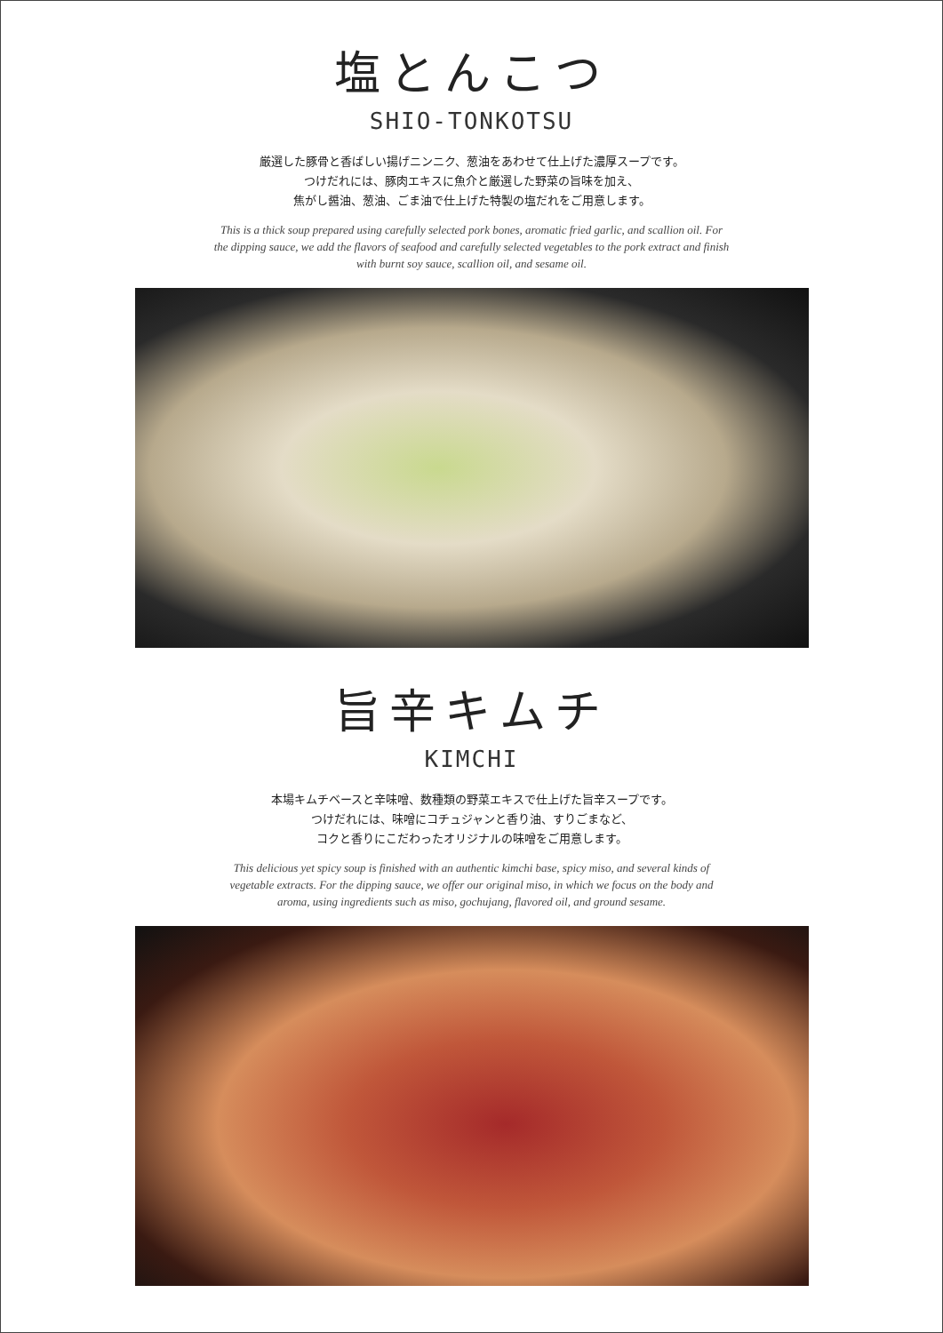塩とんこつ
SHIO-TONKOTSU
厳選した豚骨と香ばしい揚げニンニク、葱油をあわせて仕上げた濃厚スープです。
つけだれには、豚肉エキスに魚介と厳選した野菜の旨味を加え、
焦がし醤油、葱油、ごま油で仕上げた特製の塩だれをご用意します。
This is a thick soup prepared using carefully selected pork bones, aromatic fried garlic, and scallion oil. For the dipping sauce, we add the flavors of seafood and carefully selected vegetables to the pork extract and finish with burnt soy sauce, scallion oil, and sesame oil.
旨辛キムチ
KIMCHI
本場キムチベースと辛味噌、数種類の野菜エキスで仕上げた旨辛スープです。
つけだれには、味噌にコチュジャンと香り油、すりごまなど、
コクと香りにこだわったオリジナルの味噌をご用意します。
This delicious yet spicy soup is finished with an authentic kimchi base, spicy miso, and several kinds of vegetable extracts. For the dipping sauce, we offer our original miso, in which we focus on the body and aroma, using ingredients such as miso, gochujang, flavored oil, and ground sesame.